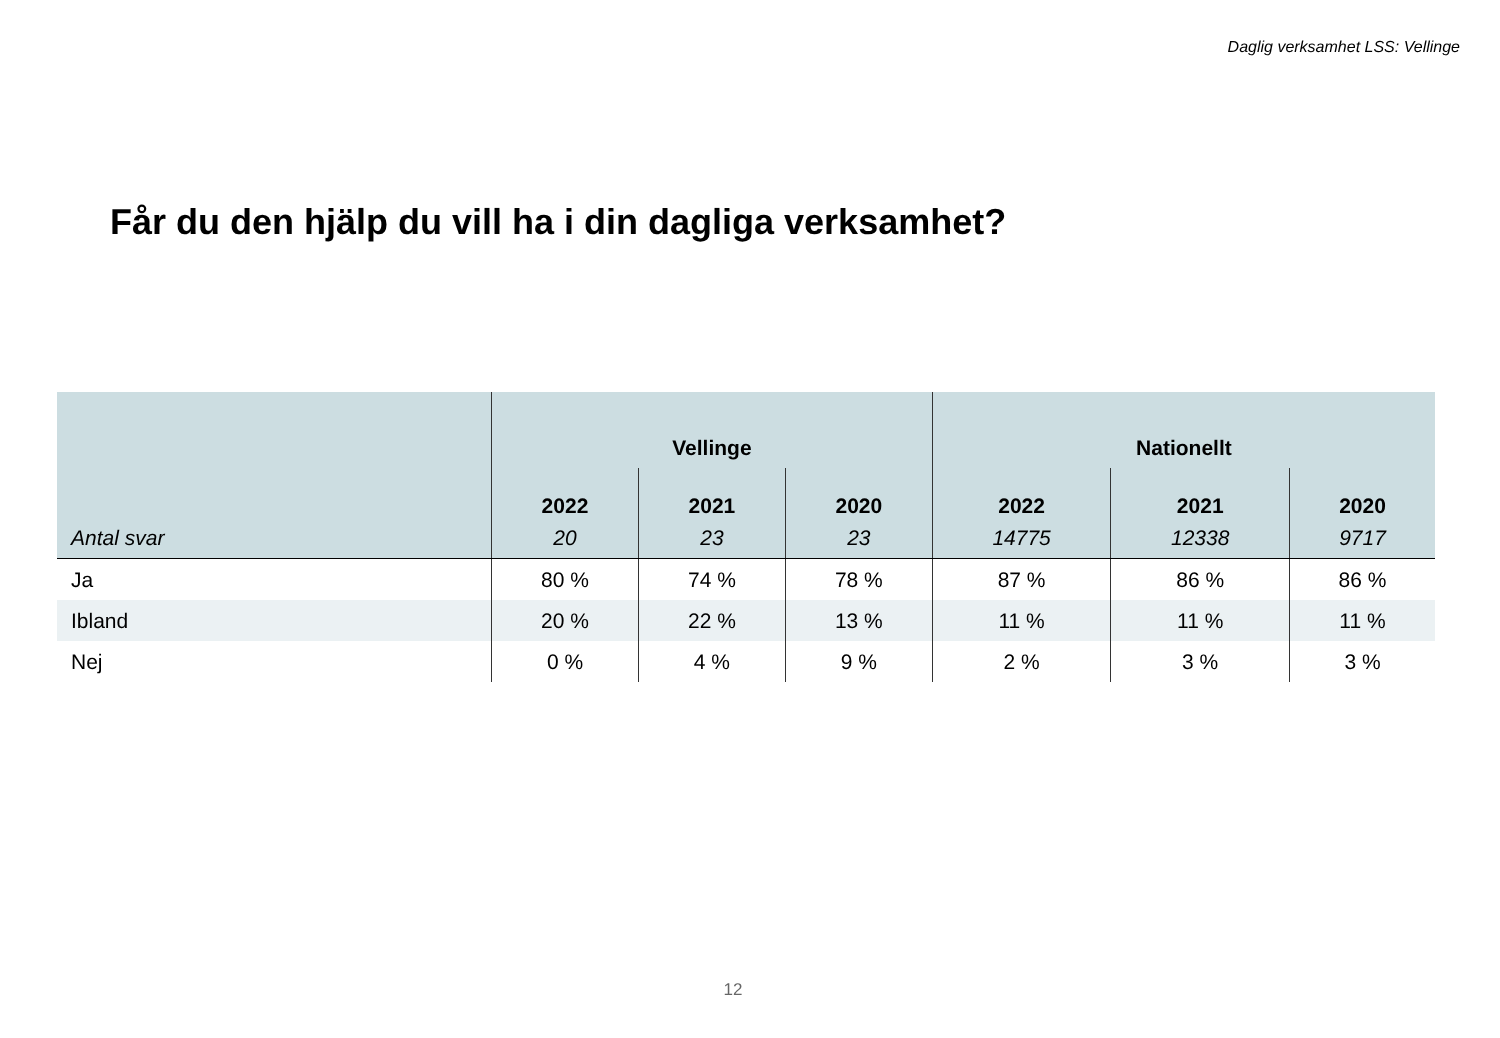Daglig verksamhet LSS: Vellinge
Får du den hjälp du vill ha i din dagliga verksamhet?
| | Vellinge | | | Nationellt | | |
| --- | --- | --- | --- | --- | --- | --- |
| | 2022 | 2021 | 2020 | 2022 | 2021 | 2020 |
| Antal svar | 20 | 23 | 23 | 14775 | 12338 | 9717 |
| Ja | 80 % | 74 % | 78 % | 87 % | 86 % | 86 % |
| Ibland | 20 % | 22 % | 13 % | 11 % | 11 % | 11 % |
| Nej | 0 % | 4 % | 9 % | 2 % | 3 % | 3 % |
12